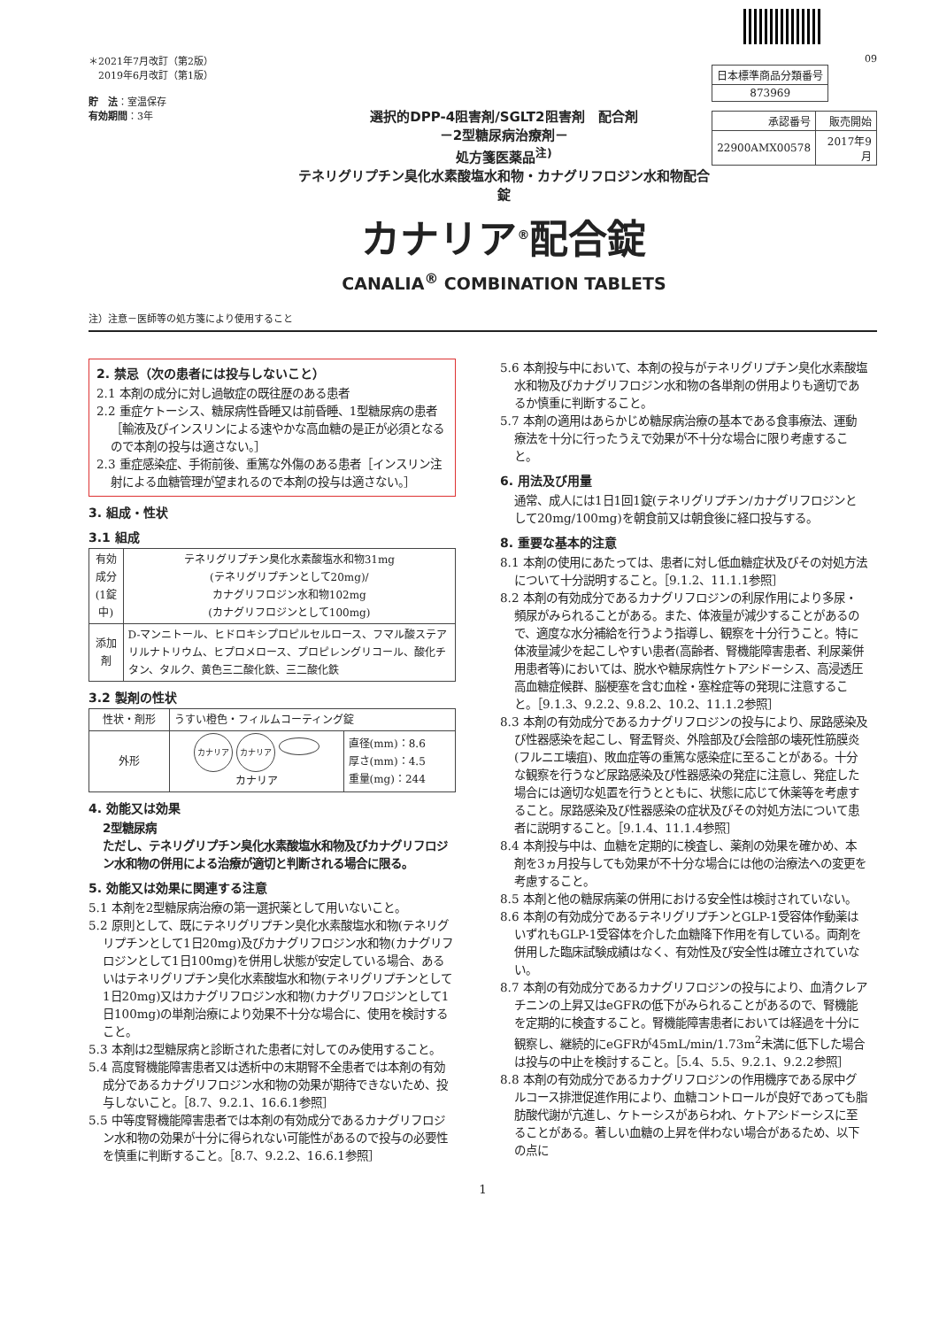＊2021年7月改訂（第2版）
　2019年6月改訂（第1版）
貯　法：室温保存
有効期間：3年
選択的DPP-4阻害剤/SGLT2阻害剤　配合剤
－2型糖尿病治療剤－
処方箋医薬品<sup>注)</sup>
テネリグリプチン臭化水素酸塩水和物・カナグリフロジン水和物配合錠
カナリア<sup>®</sup>配合錠
CANALIA<sup>®</sup> COMBINATION TABLETS
09
| 日本標準商品分類番号 |
| 873969 |
| 承認番号 | 販売開始 |
| 22900AMX00578 | 2017年9月 |
注）注意－医師等の処方箋により使用すること
2. 禁忌（次の患者には投与しないこと）
2.1 本剤の成分に対し過敏症の既往歴のある患者
2.2 重症ケトーシス、糖尿病性昏睡又は前昏睡、1型糖尿病の患者［輸液及びインスリンによる速やかな高血糖の是正が必須となるので本剤の投与は適さない。］
2.3 重症感染症、手術前後、重篤な外傷のある患者［インスリン注射による血糖管理が望まれるので本剤の投与は適さない。］
3. 組成・性状
3.1 組成
| 有効成分 (1錠中) | テネリグリプチン臭化水素酸塩水和物31mg (テネリグリプチンとして20mg)/ カナグリフロジン水和物102mg (カナグリフロジンとして100mg) |
| 添加剤 | D-マンニトール、ヒドロキシプロピルセルロース、フマル酸ステアリルナトリウム、ヒプロメロース、プロピレングリコール、酸化チタン、タルク、黄色三二酸化鉄、三二酸化鉄 |
3.2 製剤の性状
| 性状・剤形 | うすい橙色・フィルムコーティング錠 | |
| 外形 | カナリア カナリア カナリア | 直径(mm)：8.6 厚さ(mm)：4.5 重量(mg)：244 |
4. 効能又は効果
2型糖尿病
ただし、テネリグリプチン臭化水素酸塩水和物及びカナグリフロジン水和物の併用による治療が適切と判断される場合に限る。
5. 効能又は効果に関連する注意
5.1 本剤を2型糖尿病治療の第一選択薬として用いないこと。
5.2 原則として、既にテネリグリプチン臭化水素酸塩水和物(テネリグリプチンとして1日20mg)及びカナグリフロジン水和物(カナグリフロジンとして1日100mg)を併用し状態が安定している場合、あるいはテネリグリプチン臭化水素酸塩水和物(テネリグリプチンとして1日20mg)又はカナグリフロジン水和物(カナグリフロジンとして1日100mg)の単剤治療により効果不十分な場合に、使用を検討すること。
5.3 本剤は2型糖尿病と診断された患者に対してのみ使用すること。
5.4 高度腎機能障害患者又は透析中の末期腎不全患者では本剤の有効成分であるカナグリフロジン水和物の効果が期待できないため、投与しないこと。［8.7、9.2.1、16.6.1参照］
5.5 中等度腎機能障害患者では本剤の有効成分であるカナグリフロジン水和物の効果が十分に得られない可能性があるので投与の必要性を慎重に判断すること。［8.7、9.2.2、16.6.1参照］
5.6 本剤投与中において、本剤の投与がテネリグリプチン臭化水素酸塩水和物及びカナグリフロジン水和物の各単剤の併用よりも適切であるか慎重に判断すること。
5.7 本剤の適用はあらかじめ糖尿病治療の基本である食事療法、運動療法を十分に行ったうえで効果が不十分な場合に限り考慮すること。
6. 用法及び用量
通常、成人には1日1回1錠(テネリグリプチン/カナグリフロジンとして20mg/100mg)を朝食前又は朝食後に経口投与する。
8. 重要な基本的注意
8.1 本剤の使用にあたっては、患者に対し低血糖症状及びその対処方法について十分説明すること。［9.1.2、11.1.1参照］
8.2 本剤の有効成分であるカナグリフロジンの利尿作用により多尿・頻尿がみられることがある。また、体液量が減少することがあるので、適度な水分補給を行うよう指導し、観察を十分行うこと。特に体液量減少を起こしやすい患者(高齢者、腎機能障害患者、利尿薬併用患者等)においては、脱水や糖尿病性ケトアシドーシス、高浸透圧高血糖症候群、脳梗塞を含む血栓・塞栓症等の発現に注意すること。［9.1.3、9.2.2、9.8.2、10.2、11.1.2参照］
8.3 本剤の有効成分であるカナグリフロジンの投与により、尿路感染及び性器感染を起こし、腎盂腎炎、外陰部及び会陰部の壊死性筋膜炎(フルニエ壊疽)、敗血症等の重篤な感染症に至ることがある。十分な観察を行うなど尿路感染及び性器感染の発症に注意し、発症した場合には適切な処置を行うとともに、状態に応じて休薬等を考慮すること。尿路感染及び性器感染の症状及びその対処方法について患者に説明すること。［9.1.4、11.1.4参照］
8.4 本剤投与中は、血糖を定期的に検査し、薬剤の効果を確かめ、本剤を3ヵ月投与しても効果が不十分な場合には他の治療法への変更を考慮すること。
8.5 本剤と他の糖尿病薬の併用における安全性は検討されていない。
8.6 本剤の有効成分であるテネリグリプチンとGLP-1受容体作動薬はいずれもGLP-1受容体を介した血糖降下作用を有している。両剤を併用した臨床試験成績はなく、有効性及び安全性は確立されていない。
8.7 本剤の有効成分であるカナグリフロジンの投与により、血清クレアチニンの上昇又はeGFRの低下がみられることがあるので、腎機能を定期的に検査すること。腎機能障害患者においては経過を十分に観察し、継続的にeGFRが45mL/min/1.73m<sup>2</sup>未満に低下した場合は投与の中止を検討すること。［5.4、5.5、9.2.1、9.2.2参照］
8.8 本剤の有効成分であるカナグリフロジンの作用機序である尿中グルコース排泄促進作用により、血糖コントロールが良好であっても脂肪酸代謝が亢進し、ケトーシスがあらわれ、ケトアシドーシスに至ることがある。著しい血糖の上昇を伴わない場合があるため、以下の点に
1